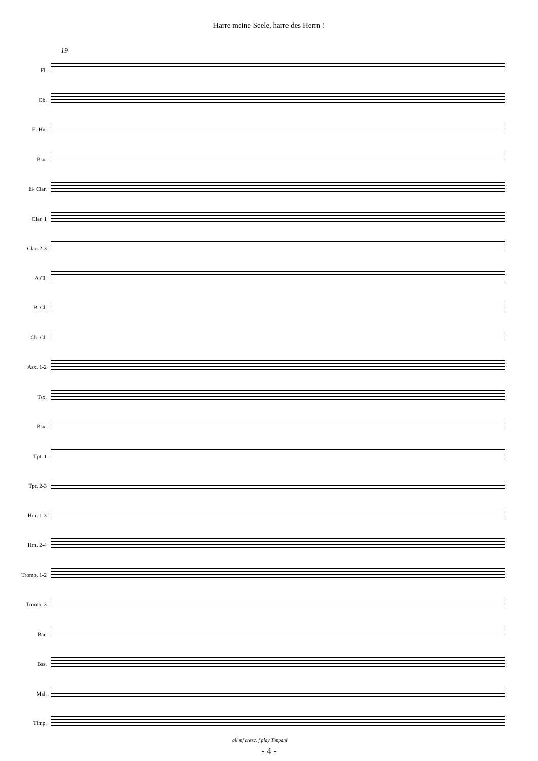Harre meine Seele, harre des Herrn !
19
Fl.
Ob.
E. Hn.
Bsn.
E♭ Clar.
Clar. 1
Clar. 2-3
A.Cl.
B. Cl.
Cb. Cl.
Asx. 1-2
Tsx.
Bsx.
Tpt. 1
Tpt. 2-3
Hrn. 1-3
Hrn. 2-4
Tromb. 1-2
Tromb. 3
Bar.
Bss.
Mal.
Timp.
all mf cresc. f play Timpani
- 4 -